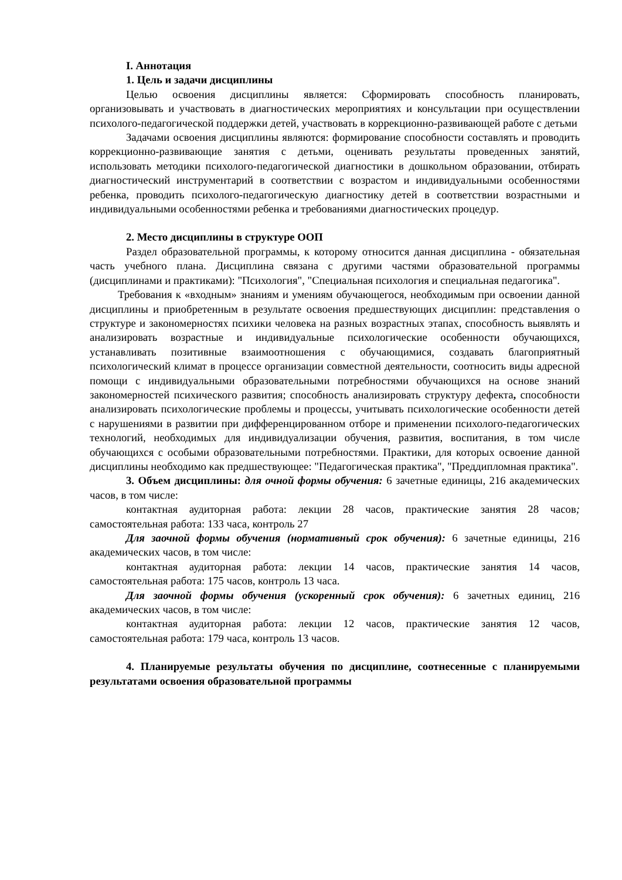I. Аннотация
1. Цель и задачи дисциплины
Целью освоения дисциплины является: Сформировать способность планировать, организовывать и участвовать в диагностических мероприятиях и консультации при осуществлении психолого-педагогической поддержки детей, участвовать в коррекционно-развивающей работе с детьми
Задачами освоения дисциплины являются: формирование способности составлять и проводить коррекционно-развивающие занятия с детьми, оценивать результаты проведенных занятий, использовать методики психолого-педагогической диагностики в дошкольном образовании, отбирать диагностический инструментарий в соответствии с возрастом и индивидуальными особенностями ребенка, проводить психолого-педагогическую диагностику детей в соответствии возрастными и индивидуальными особенностями ребенка и требованиями диагностических процедур.
2. Место дисциплины в структуре ООП
Раздел образовательной программы, к которому относится данная дисциплина - обязательная часть учебного плана. Дисциплина связана с другими частями образовательной программы (дисциплинами и практиками): "Психология", "Специальная психология и специальная педагогика".
Требования к «входным» знаниям и умениям обучающегося, необходимым при освоении данной дисциплины и приобретенным в результате освоения предшествующих дисциплин: представления о структуре и закономерностях психики человека на разных возрастных этапах, способность выявлять и анализировать возрастные и индивидуальные психологические особенности обучающихся, устанавливать позитивные взаимоотношения с обучающимися, создавать благоприятный психологический климат в процессе организации совместной деятельности, соотносить виды адресной помощи с индивидуальными образовательными потребностями обучающихся на основе знаний закономерностей психического развития; способность анализировать структуру дефекта, способности анализировать психологические проблемы и процессы, учитывать психологические особенности детей с нарушениями в развитии при дифференцированном отборе и применении психолого-педагогических технологий, необходимых для индивидуализации обучения, развития, воспитания, в том числе обучающихся с особыми образовательными потребностями. Практики, для которых освоение данной дисциплины необходимо как предшествующее: "Педагогическая практика", "Преддипломная практика".
3. Объем дисциплины: для очной формы обучения: 6 зачетные единицы, 216 академических часов, в том числе:
контактная аудиторная работа: лекции 28 часов, практические занятия 28 часов; самостоятельная работа: 133 часа, контроль 27
Для заочной формы обучения (нормативный срок обучения): 6 зачетные единицы, 216 академических часов, в том числе:
контактная аудиторная работа: лекции 14 часов, практические занятия 14 часов, самостоятельная работа: 175 часов, контроль 13 часа.
Для заочной формы обучения (ускоренный срок обучения): 6 зачетных единиц, 216 академических часов, в том числе:
контактная аудиторная работа: лекции 12 часов, практические занятия 12 часов, самостоятельная работа: 179 часа, контроль 13 часов.
4. Планируемые результаты обучения по дисциплине, соотнесенные с планируемыми результатами освоения образовательной программы